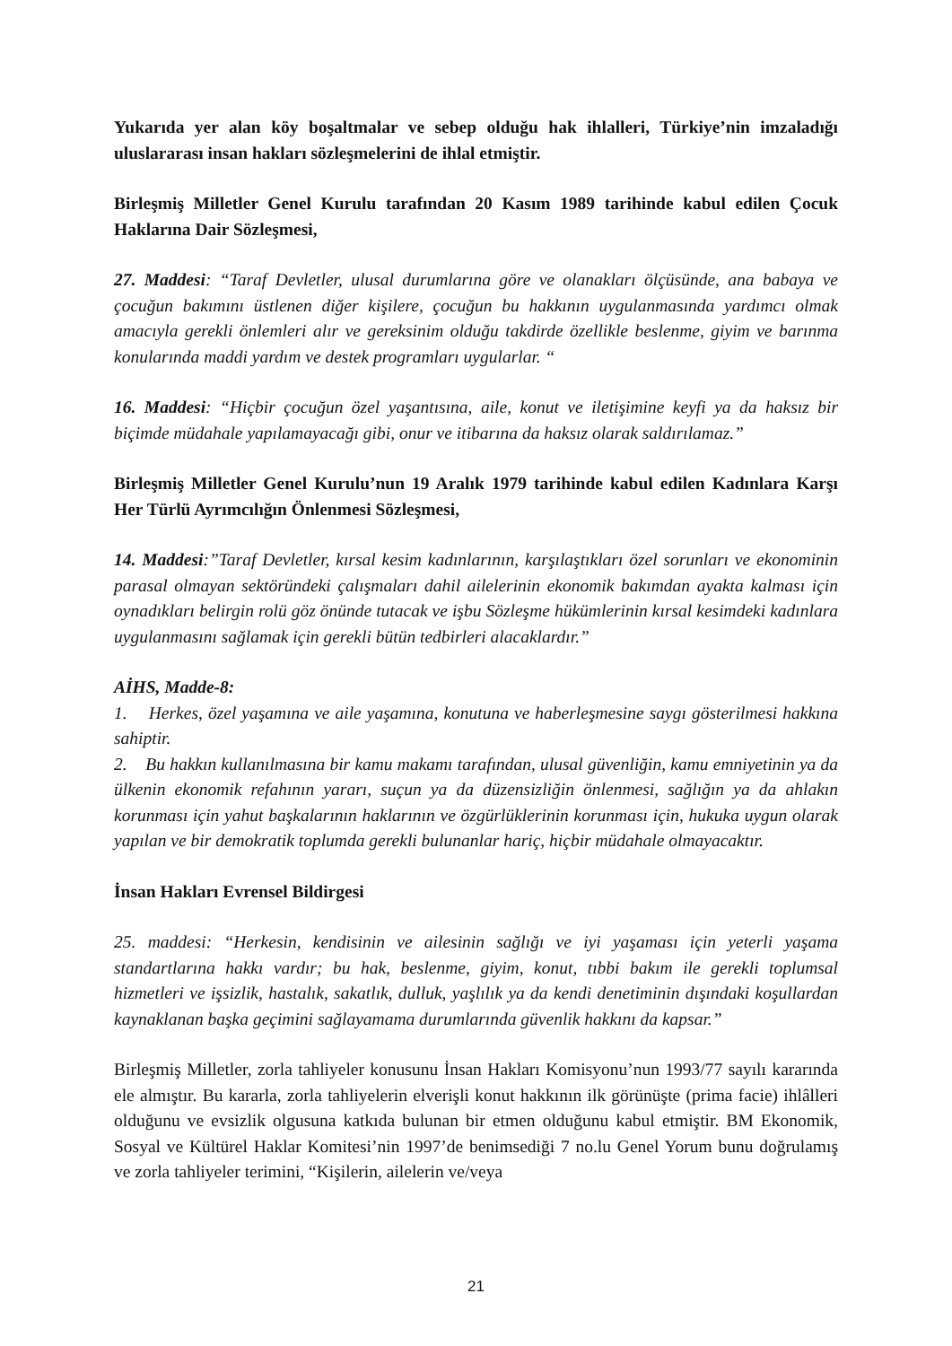Yukarıda yer alan köy boşaltmalar ve sebep olduğu hak ihlalleri, Türkiye’nin imzaladığı uluslararası insan hakları sözleşmelerini de ihlal etmiştir.
Birleşmiş Milletler Genel Kurulu tarafından 20 Kasım 1989 tarihinde kabul edilen Çocuk Haklarına Dair Sözleşmesi,
27. Maddesi: “Taraf Devletler, ulusal durumlarına göre ve olanakları ölçüsünde, ana babaya ve çocuğun bakımını üstlenen diğer kişilere, çocuğun bu hakkının uygulanmasında yardımcı olmak amacıyla gerekli önlemleri alır ve gereksinim olduğu takdirde özellikle beslenme, giyim ve barınma konularında maddi yardım ve destek programları uygularlar. “
16. Maddesi: “Hiçbir çocuğun özel yaşantısına, aile, konut ve iletişimine keyfi ya da haksız bir biçimde müdahale yapılamayacağı gibi, onur ve itibarına da haksız olarak saldırılamaz.”
Birleşmiş Milletler Genel Kurulu’nun 19 Aralık 1979 tarihinde kabul edilen Kadınlara Karşı Her Türlü Ayrımcılığın Önlenmesi Sözleşmesi,
14. Maddesi:”Taraf Devletler, kırsal kesim kadınlarının, karşılaştıkları özel sorunları ve ekonominin parasal olmayan sektöründeki çalışmaları dahil ailelerinin ekonomik bakımdan ayakta kalması için oynadıkları belirgin rolü göz önünde tutacak ve işbu Sözleşme hükümlerinin kırsal kesimdeki kadınlara uygulanmasını sağlamak için gerekli bütün tedbirleri alacaklardır.”
AİHS, Madde-8:
1. Herkes, özel yaşamına ve aile yaşamına, konutuna ve haberleşmesine saygı gösterilmesi hakkına sahiptir.
2. Bu hakkın kullanılmasına bir kamu makamı tarafından, ulusal güvenliğin, kamu emniyetinin ya da ülkenin ekonomik refahının yararı, suçun ya da düzensizliğin önlenmesi, sağlığın ya da ahlakın korunması için yahut başkalarının haklarının ve özgürlüklerinin korunması için, hukuka uygun olarak yapılan ve bir demokratik toplumda gerekli bulunanlar hariç, hiçbir müdahale olmayacaktır.
İnsan Hakları Evrensel Bildirgesi
25. maddesi: “Herkesin, kendisinin ve ailesinin sağlığı ve iyi yaşaması için yeterli yaşama standartlarına hakkı vardır; bu hak, beslenme, giyim, konut, tıbbi bakım ile gerekli toplumsal hizmetleri ve işsizlik, hastalık, sakatlık, dulluk, yaşlılık ya da kendi denetiminin dışındaki koşullardan kaynaklanan başka geçimini sağlayamama durumlarında güvenlik hakkını da kapsar.”
Birleşmiş Milletler, zorla tahliyeler konusunu İnsan Hakları Komisyonu’nun 1993/77 sayılı kararında ele almıştır. Bu kararla, zorla tahliyelerin elverişli konut hakkının ilk görünüşte (prima facie) ihlâlleri olduğunu ve evsizlik olgusuna katkıda bulunan bir etmen olduğunu kabul etmiştir. BM Ekonomik, Sosyal ve Kültürel Haklar Komitesi’nin 1997’de benimsediği 7 no.lu Genel Yorum bunu doğrulamış ve zorla tahliyeler terimini, “Kişilerin, ailelerin ve/veya
21